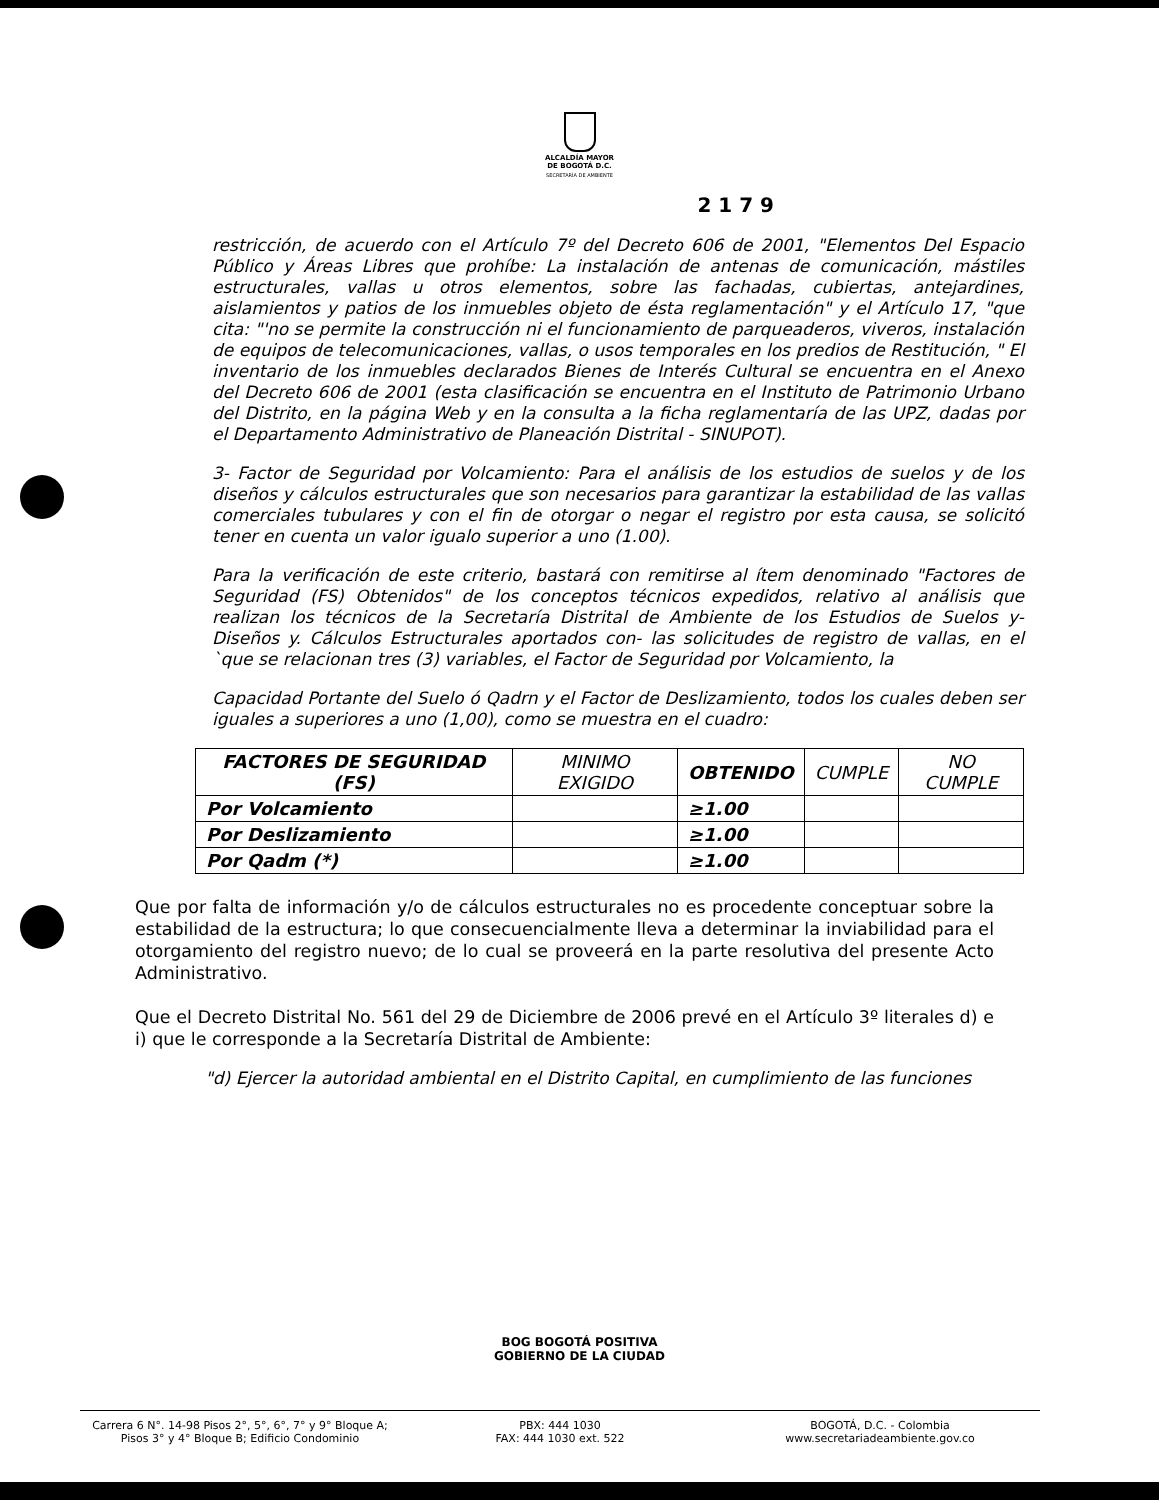ALCALDÍA MAYOR
DE BOGOTÁ D.C.
SECRETARÍA DE AMBIENTE
2 1 7 9
restricción, de acuerdo con el Artículo 7º del Decreto 606 de 2001, "Elementos Del Espacio Público y Áreas Libres que prohíbe: La instalación de antenas de comunicación, mástiles estructurales, vallas u otros elementos, sobre las fachadas, cubiertas, antejardines, aislamientos y patios de los inmuebles objeto de ésta reglamentación" y el Artículo 17, "que cita: "'no se permite la construcción ni el funcionamiento de parqueaderos, viveros, instalación de equipos de telecomunicaciones, vallas, o usos temporales en los predios de Restitución, " El inventario de los inmuebles declarados Bienes de Interés Cultural se encuentra en el Anexo del Decreto 606 de 2001 (esta clasificación se encuentra en el Instituto de Patrimonio Urbano del Distrito, en la página Web y en la consulta a la ficha reglamentaría de las UPZ, dadas por el Departamento Administrativo de Planeación Distrital - SINUPOT).
3- Factor de Seguridad por Volcamiento: Para el análisis de los estudios de suelos y de los diseños y cálculos estructurales que son necesarios para garantizar la estabilidad de las vallas comerciales tubulares y con el fin de otorgar o negar el registro por esta causa, se solicitó tener en cuenta un valor igualo superior a uno (1.00).
Para la verificación de este criterio, bastará con remitirse al ítem denominado "Factores de Seguridad (FS) Obtenidos" de los conceptos técnicos expedidos, relativo al análisis que realizan los técnicos de la Secretaría Distrital de Ambiente de los Estudios de Suelos y- Diseños y. Cálculos Estructurales aportados con- las solicitudes de registro de vallas, en el `que se relacionan tres (3) variables, el Factor de Seguridad por Volcamiento, la
Capacidad Portante del Suelo ó Qadrn y el Factor de Deslizamiento, todos los cuales deben ser iguales a superiores a uno (1,00), como se muestra en el cuadro:
| FACTORES DE SEGURIDAD (FS) | MINIMO EXIGIDO | OBTENIDO | CUMPLE | NO CUMPLE |
| --- | --- | --- | --- | --- |
| Por Volcamiento | | ≥1.00 | | |
| Por Deslizamiento | | ≥1.00 | | |
| Por Qadm (*) | | ≥1.00 | | |
Que por falta de información y/o de cálculos estructurales no es procedente conceptuar sobre la estabilidad de la estructura; lo que consecuencialmente lleva a determinar la inviabilidad para el otorgamiento del registro nuevo; de lo cual se proveerá en la parte resolutiva del presente Acto Administrativo.
Que el Decreto Distrital No. 561 del 29 de Diciembre de 2006 prevé en el Artículo 3º literales d) e i) que le corresponde a la Secretaría Distrital de Ambiente:
"d) Ejercer la autoridad ambiental en el Distrito Capital, en cumplimiento de las funciones
BOG BOGOTÁ POSITIVA
GOBIERNO DE LA CIUDAD
Carrera 6 N°. 14-98 Pisos 2°, 5°, 6°, 7° y 9° Bloque A;
Pisos 3° y 4° Bloque B; Edificio Condominio
PBX: 444 1030
FAX: 444 1030 ext. 522
BOGOTÁ, D.C. - Colombia
www.secretariadeambiente.gov.co